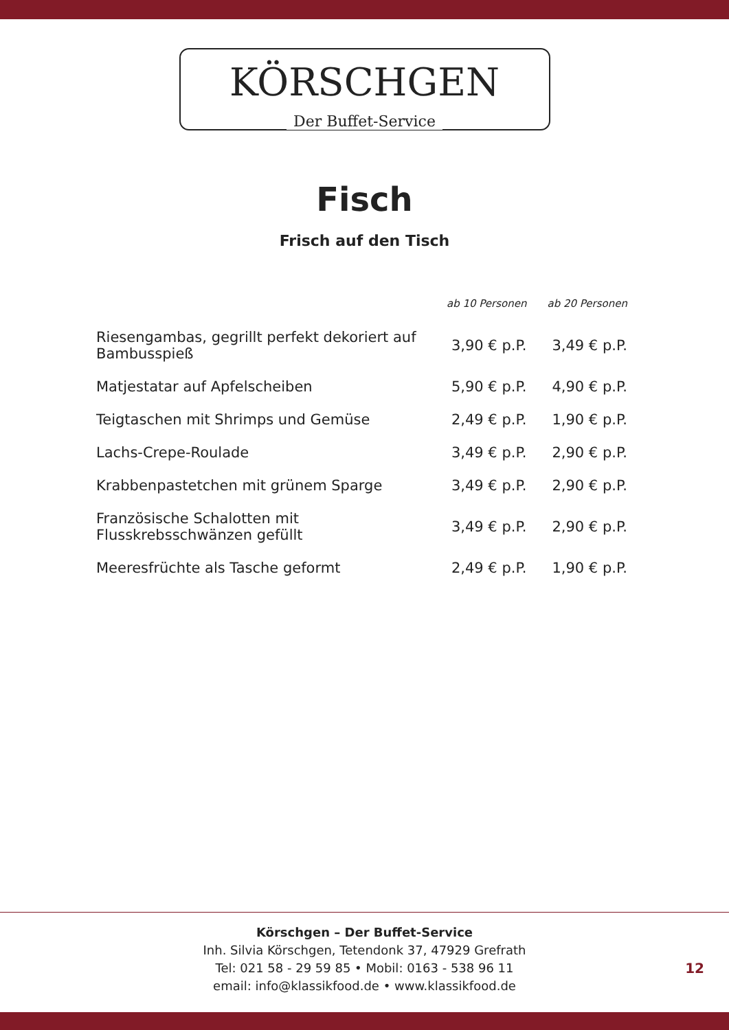KÖRSCHGEN
Der Buffet-Service
Fisch
Frisch auf den Tisch
| | ab 10 Personen | ab 20 Personen |
| --- | --- | --- |
| Riesengambas, gegrillt perfekt dekoriert auf Bambusspieß | 3,90 € p.P. | 3,49 € p.P. |
| Matjestatar auf Apfelscheiben | 5,90 € p.P. | 4,90 € p.P. |
| Teigtaschen mit Shrimps und Gemüse | 2,49 € p.P. | 1,90 € p.P. |
| Lachs-Crepe-Roulade | 3,49 € p.P. | 2,90 € p.P. |
| Krabbenpastetchen mit grünem Sparge | 3,49 € p.P. | 2,90 € p.P. |
| Französische Schalotten mit Flusskrebsschwänzen gefüllt | 3,49 € p.P. | 2,90 € p.P. |
| Meeresfrüchte als Tasche geformt | 2,49 € p.P. | 1,90 € p.P. |
Körschgen – Der Buffet-Service
Inh. Silvia Körschgen, Tetendonk 37, 47929 Grefrath
Tel: 021 58 - 29 59 85 • Mobil: 0163 - 538 96 11
email: info@klassikfood.de • www.klassikfood.de
12